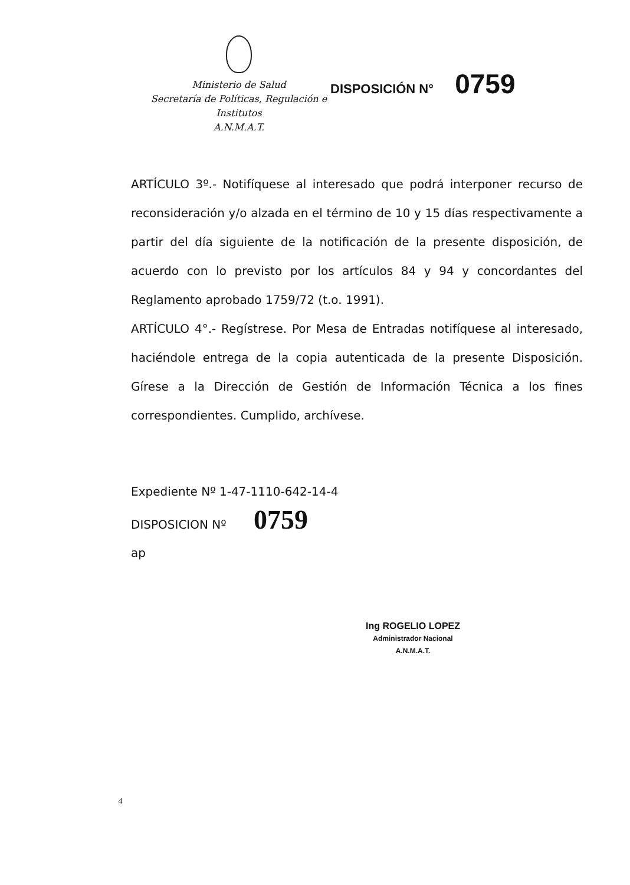Ministerio de Salud
Secretaría de Políticas, Regulación e
Institutos
A.N.M.A.T.
DISPOSICIÓN N° 0759
ARTÍCULO 3º.- Notifíquese al interesado que podrá interponer recurso de reconsideración y/o alzada en el término de 10 y 15 días respectivamente a partir del día siguiente de la notificación de la presente disposición, de acuerdo con lo previsto por los artículos 84 y 94 y concordantes del Reglamento aprobado 1759/72 (t.o. 1991).
ARTÍCULO 4°.- Regístrese. Por Mesa de Entradas notifíquese al interesado, haciéndole entrega de la copia autenticada de la presente Disposición. Gírese a la Dirección de Gestión de Información Técnica a los fines correspondientes. Cumplido, archívese.
Expediente Nº 1-47-1110-642-14-4
DISPOSICION Nº 0759
ap
Ing ROGELIO LOPEZ
Administrador Nacional
A.N.M.A.T.
4